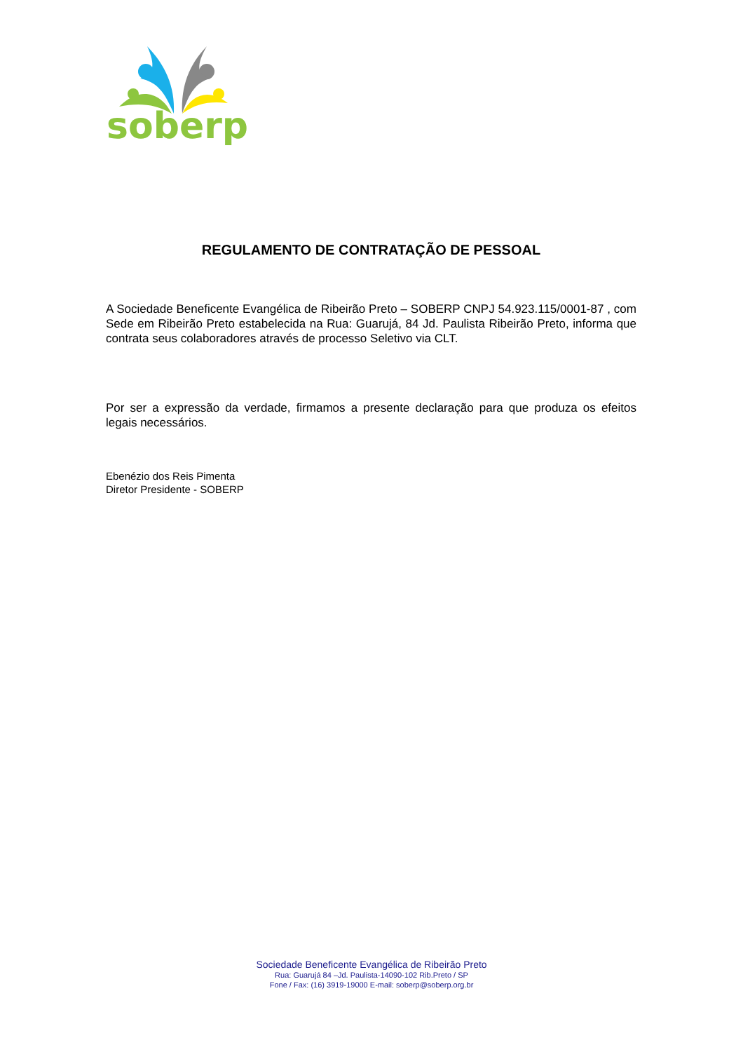soberp
REGULAMENTO DE CONTRATAÇÃO DE PESSOAL
A Sociedade Beneficente Evangélica de Ribeirão Preto – SOBERP CNPJ 54.923.115/0001-87 , com Sede em Ribeirão Preto estabelecida na Rua: Guarujá, 84 Jd. Paulista Ribeirão Preto, informa que contrata seus colaboradores através de processo Seletivo via CLT.
Por ser a expressão da verdade, firmamos a presente declaração para que produza os efeitos legais necessários.
Ebenézio dos Reis Pimenta
Diretor Presidente - SOBERP
Sociedade Beneficente Evangélica de Ribeirão Preto
Rua: Guarujá 84 –Jd. Paulista-14090-102 Rib.Preto / SP
Fone / Fax: (16) 3919-19000 E-mail: soberp@soberp.org.br